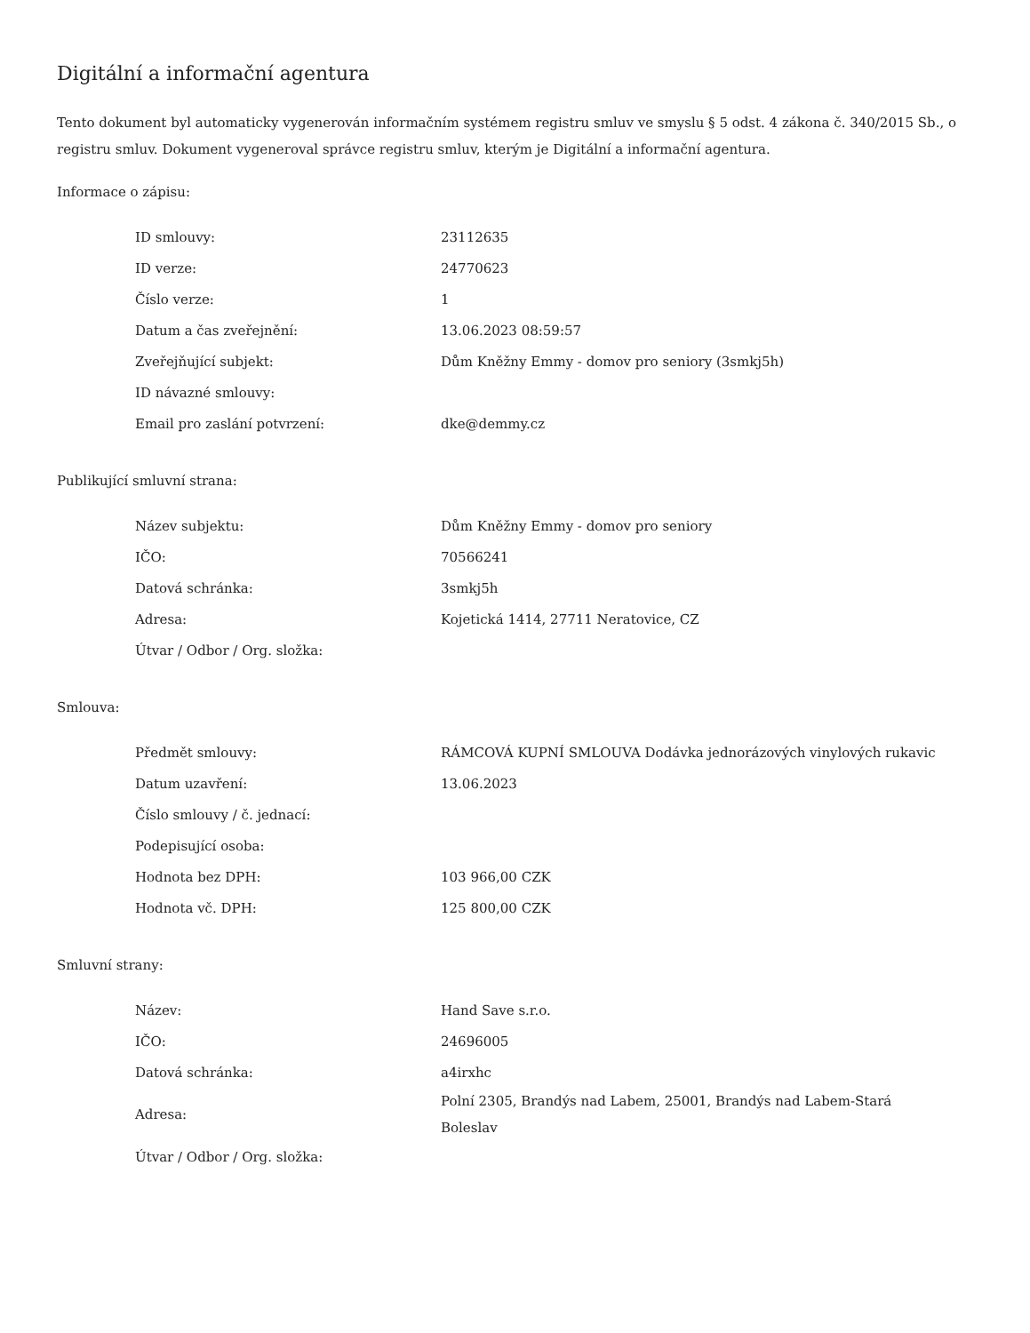Digitální a informační agentura
Tento dokument byl automaticky vygenerován informačním systémem registru smluv ve smyslu § 5 odst. 4 zákona č. 340/2015 Sb., o registru smluv. Dokument vygeneroval správce registru smluv, kterým je Digitální a informační agentura.
Informace o zápisu:
| ID smlouvy: | 23112635 |
| ID verze: | 24770623 |
| Číslo verze: | 1 |
| Datum a čas zveřejnění: | 13.06.2023 08:59:57 |
| Zveřejňující subjekt: | Dům Kněžny Emmy - domov pro seniory (3smkj5h) |
| ID návazné smlouvy: | |
| Email pro zaslání potvrzení: | dke@demmy.cz |
Publikující smluvní strana:
| Název subjektu: | Dům Kněžny Emmy - domov pro seniory |
| IČO: | 70566241 |
| Datová schránka: | 3smkj5h |
| Adresa: | Kojetická 1414, 27711 Neratovice, CZ |
| Útvar / Odbor / Org. složka: | |
Smlouva:
| Předmět smlouvy: | RÁMCOVÁ KUPNÍ SMLOUVA Dodávka jednorázových vinylových rukavic |
| Datum uzavření: | 13.06.2023 |
| Číslo smlouvy / č. jednací: | |
| Podepisující osoba: | |
| Hodnota bez DPH: | 103 966,00 CZK |
| Hodnota vč. DPH: | 125 800,00 CZK |
Smluvní strany:
| Název: | Hand Save s.r.o. |
| IČO: | 24696005 |
| Datová schránka: | a4irxhc |
| Adresa: | Polní 2305, Brandýs nad Labem, 25001, Brandýs nad Labem-Stará Boleslav |
| Útvar / Odbor / Org. složka: | |